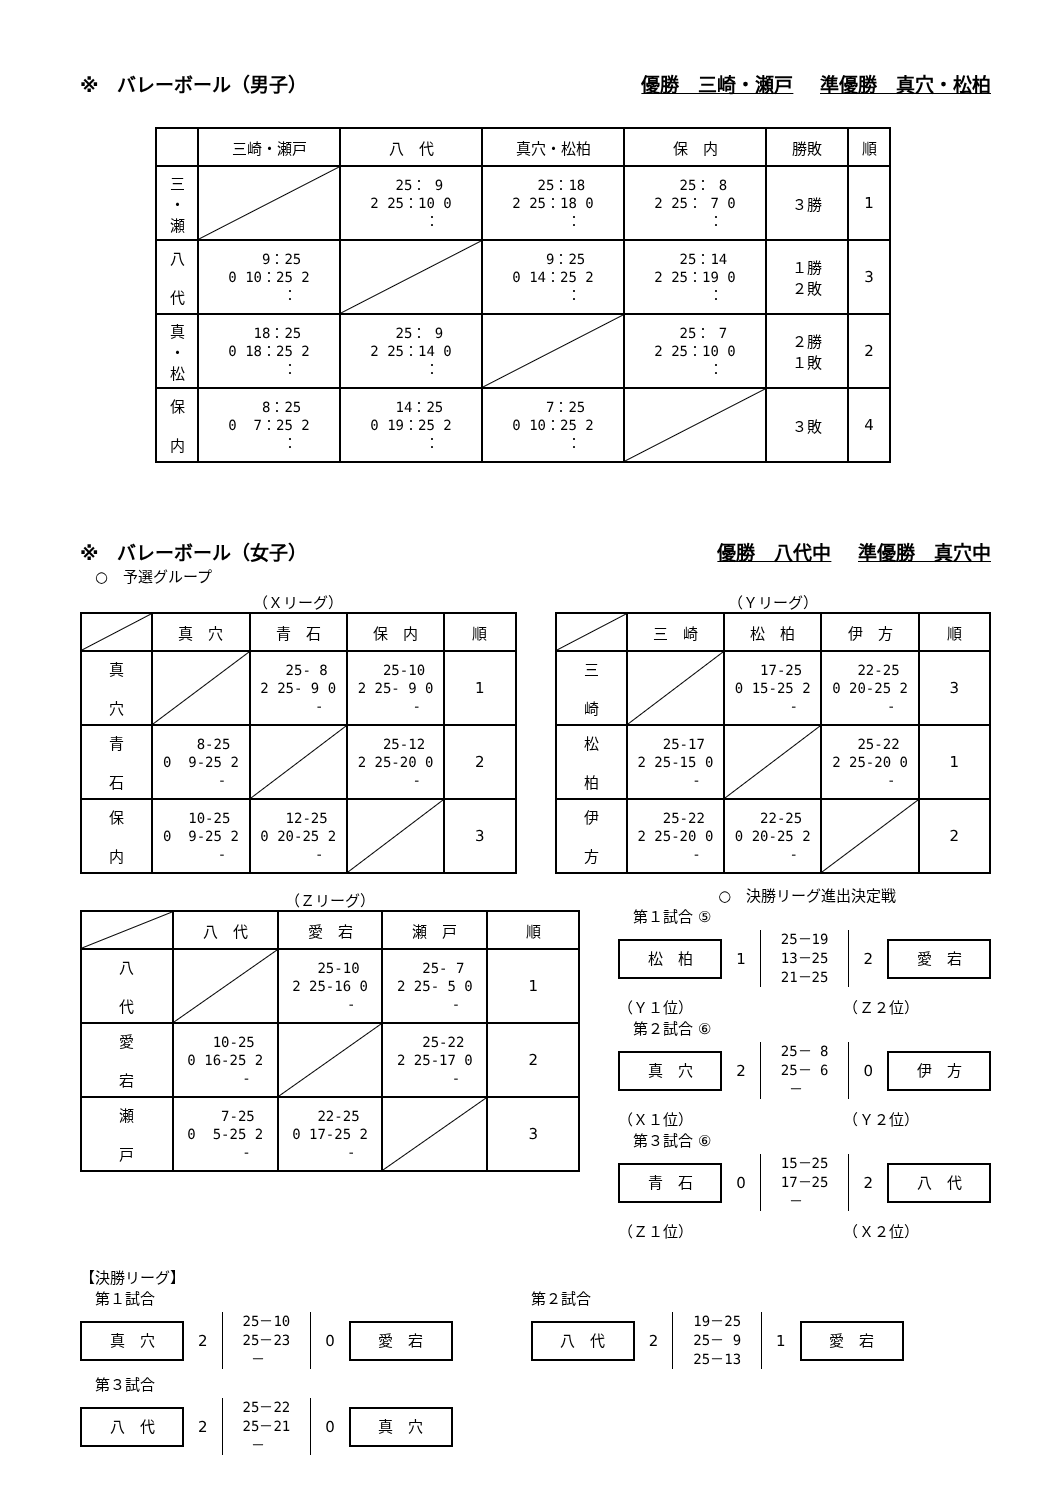※　バレーボール（男子） 優勝　三崎・瀬戸 準優勝　真穴・松柏
| | 三崎・瀬戸 | 八 代 | 真穴・松柏 | 保 内 | 勝敗 | 順 |
| --- | --- | --- | --- | --- | --- | --- |
| 三 ・ 瀬 | | 25： 9 2 25：10 0 ： | 25：18 2 25：18 0 ： | 25： 8 2 25： 7 0 ： | ３勝 | 1 |
| 八 代 | 9：25 0 10：25 2 ： | | 9：25 0 14：25 2 ： | 25：14 2 25：19 0 ： | １勝 ２敗 | 3 |
| 真 ・ 松 | 18：25 0 18：25 2 ： | 25： 9 2 25：14 0 ： | | 25： 7 2 25：10 0 ： | ２勝 １敗 | 2 |
| 保 内 | 8：25 0 7：25 2 ： | 14：25 0 19：25 2 ： | 7：25 0 10：25 2 ： | | ３敗 | 4 |
※　バレーボール（女子） 優勝　八代中 準優勝　真穴中
　○　予選グループ
（Ｘリーグ）
| | 真 穴 | 青 石 | 保 内 | 順 |
| --- | --- | --- | --- | --- |
| 真 穴 | | 25- 8 2 25- 9 0 - | 25-10 2 25- 9 0 - | 1 |
| 青 石 | 8-25 0 9-25 2 - | | 25-12 2 25-20 0 - | 2 |
| 保 内 | 10-25 0 9-25 2 - | 12-25 0 20-25 2 - | | 3 |
（Ｙリーグ）
| | 三 崎 | 松 柏 | 伊 方 | 順 |
| --- | --- | --- | --- | --- |
| 三 崎 | | 17-25 0 15-25 2 - | 22-25 0 20-25 2 - | 3 |
| 松 柏 | 25-17 2 25-15 0 - | | 25-22 2 25-20 0 - | 1 |
| 伊 方 | 25-22 2 25-20 0 - | 22-25 0 20-25 2 - | | 2 |
（Ｚリーグ）
| | 八 代 | 愛 宕 | 瀬 戸 | 順 |
| --- | --- | --- | --- | --- |
| 八 代 | | 25-10 2 25-16 0 - | 25- 7 2 25- 5 0 - | 1 |
| 愛 宕 | 10-25 0 16-25 2 - | | 25-22 2 25-17 0 - | 2 |
| 瀬 戸 | 7-25 0 5-25 2 - | 22-25 0 17-25 2 - | | 3 |
○　決勝リーグ進出決定戦
　第１試合 ⑤
松　柏 1 25－19 13－25 21－25 2 愛　宕
（Ｙ１位）　　　　　　　　　　　（Ｚ２位）
　第２試合 ⑥
真　穴 2 25－ 8 25－ 6 － 0 伊　方
（Ｘ１位）　　　　　　　　　　　（Ｙ２位）
　第３試合 ⑥
青　石 0 15－25 17－25 － 2 八　代
（Ｚ１位）　　　　　　　　　　　（Ｘ２位）
【決勝リーグ】
　第１試合
真　穴 2 25－10 25－23 － 0 愛　宕
　第３試合
八　代 2 25－22 25－21 － 0 真　穴
第２試合
八　代 2 19－25 25－ 9 25－13 1 愛　宕